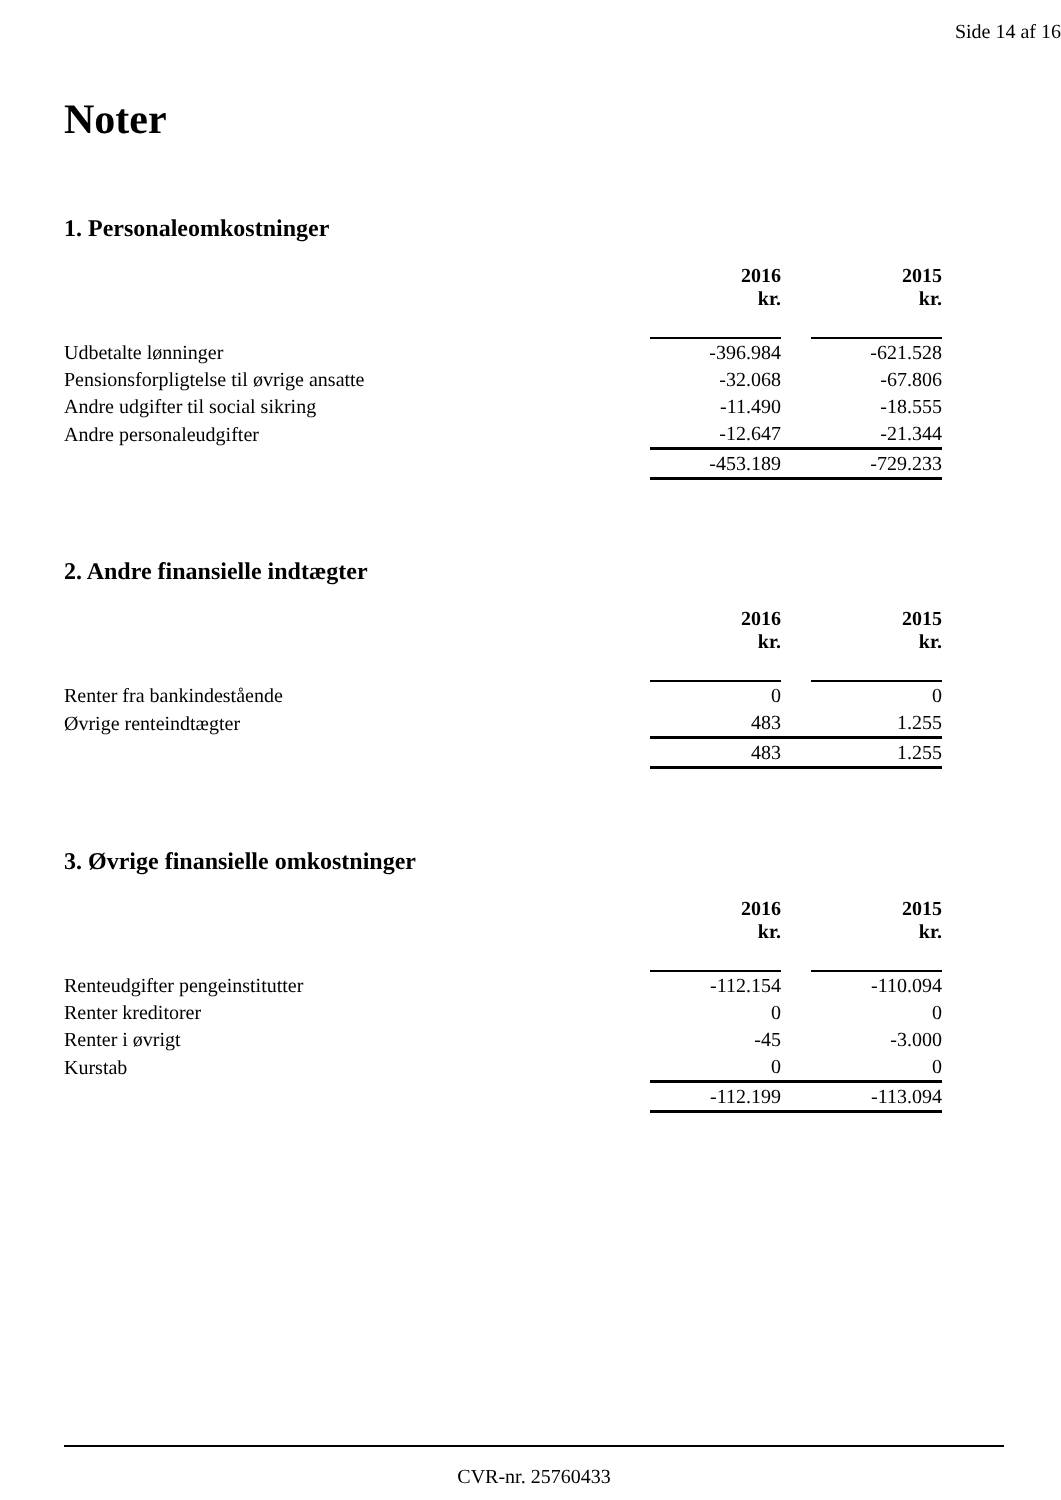Side 14 af 16
Noter
1. Personaleomkostninger
| | 2016 kr. | | 2015 kr. |
| Udbetalte lønninger | -396.984 | | -621.528 |
| Pensionsforpligtelse til øvrige ansatte | -32.068 | | -67.806 |
| Andre udgifter til social sikring | -11.490 | | -18.555 |
| Andre personaleudgifter | -12.647 | | -21.344 |
| | -453.189 | | -729.233 |
2. Andre finansielle indtægter
| | 2016 kr. | | 2015 kr. |
| Renter fra bankindestående | 0 | | 0 |
| Øvrige renteindtægter | 483 | | 1.255 |
| | 483 | | 1.255 |
3. Øvrige finansielle omkostninger
| | 2016 kr. | | 2015 kr. |
| Renteudgifter pengeinstitutter | -112.154 | | -110.094 |
| Renter kreditorer | 0 | | 0 |
| Renter i øvrigt | -45 | | -3.000 |
| Kurstab | 0 | | 0 |
| | -112.199 | | -113.094 |
CVR-nr. 25760433